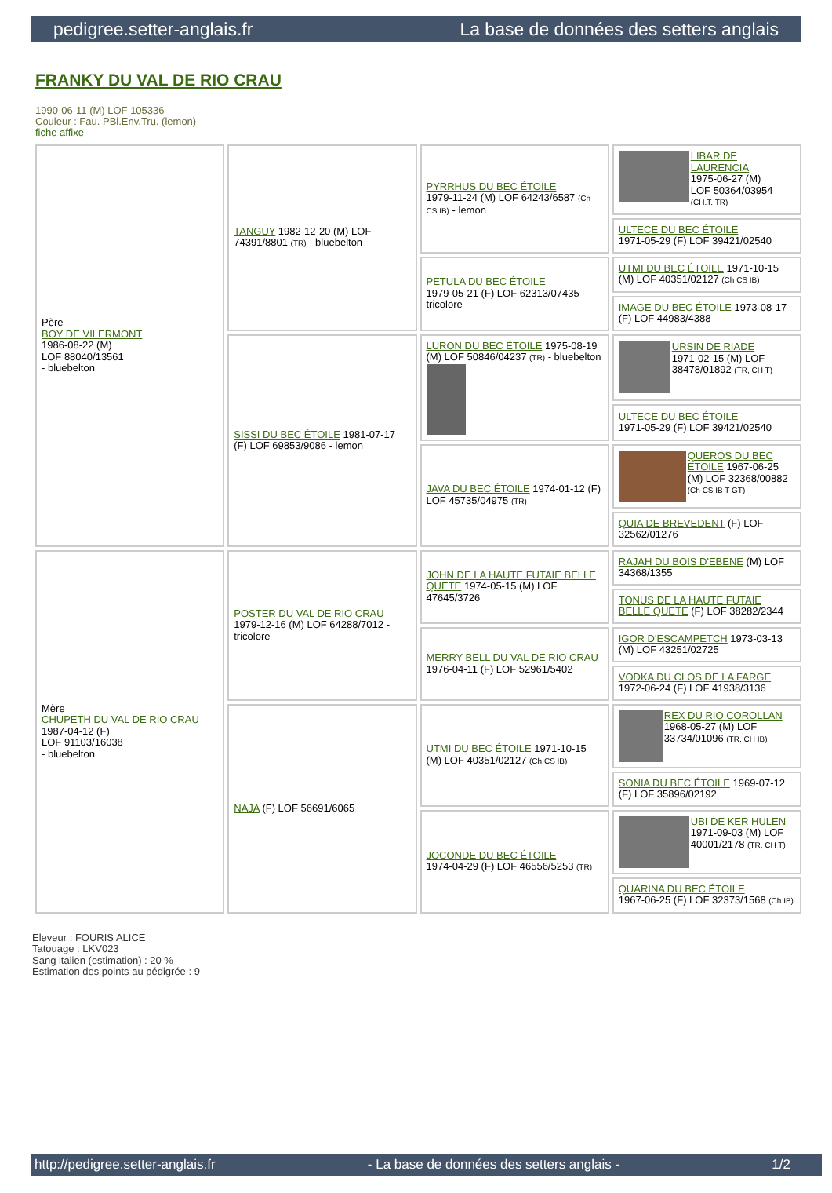pedigree.setter-anglais.fr La base de données des setters anglais
FRANKY DU VAL DE RIO CRAU
1990-06-11 (M) LOF 105336
Couleur : Fau. PBl.Env.Tru. (lemon)
fiche affixe
| Père BOY DE VILERMONT 1986-08-22 (M) LOF 88040/13561 - bluebelton | TANGUY 1982-12-20 (M) LOF 74391/8801 (TR) - bluebelton | PYRRHUS DU BEC ÉTOILE 1979-11-24 (M) LOF 64243/6587 (Ch CS IB) - lemon | LIBAR DE LAURENCIA 1975-06-27 (M) LOF 50364/03954 (CH.T. TR) |
| | | | ULTECE DU BEC ÉTOILE 1971-05-29 (F) LOF 39421/02540 |
| | | PETULA DU BEC ÉTOILE 1979-05-21 (F) LOF 62313/07435 - tricolore | UTMI DU BEC ÉTOILE 1971-10-15 (M) LOF 40351/02127 (Ch CS IB) |
| | | | IMAGE DU BEC ÉTOILE 1973-08-17 (F) LOF 44983/4388 |
| | SISSI DU BEC ÉTOILE 1981-07-17 (F) LOF 69853/9086 - lemon | LURON DU BEC ÉTOILE 1975-08-19 (M) LOF 50846/04237 (TR) - bluebelton | URSIN DE RIADE 1971-02-15 (M) LOF 38478/01892 (TR, CH T) |
| | | | ULTECE DU BEC ÉTOILE 1971-05-29 (F) LOF 39421/02540 |
| | | JAVA DU BEC ÉTOILE 1974-01-12 (F) LOF 45735/04975 (TR) | QUEROS DU BEC ÉTOILE 1967-06-25 (M) LOF 32368/00882 (Ch CS IB T GT) |
| | | | QUIA DE BREVEDENT (F) LOF 32562/01276 |
| Mère CHUPETH DU VAL DE RIO CRAU 1987-04-12 (F) LOF 91103/16038 - bluebelton | POSTER DU VAL DE RIO CRAU 1979-12-16 (M) LOF 64288/7012 - tricolore | JOHN DE LA HAUTE FUTAIE BELLE QUETE 1974-05-15 (M) LOF 47645/3726 | RAJAH DU BOIS D'EBENE (M) LOF 34368/1355 |
| | | | TONUS DE LA HAUTE FUTAIE BELLE QUETE (F) LOF 38282/2344 |
| | | MERRY BELL DU VAL DE RIO CRAU 1976-04-11 (F) LOF 52961/5402 | IGOR D'ESCAMPETCH 1973-03-13 (M) LOF 43251/02725 |
| | | | VODKA DU CLOS DE LA FARGE 1972-06-24 (F) LOF 41938/3136 |
| | NAJA (F) LOF 56691/6065 | UTMI DU BEC ÉTOILE 1971-10-15 (M) LOF 40351/02127 (Ch CS IB) | REX DU RIO COROLLAN 1968-05-27 (M) LOF 33734/01096 (TR, CH IB) |
| | | | SONIA DU BEC ÉTOILE 1969-07-12 (F) LOF 35896/02192 |
| | | JOCONDE DU BEC ÉTOILE 1974-04-29 (F) LOF 46556/5253 (TR) | UBI DE KER HULEN 1971-09-03 (M) LOF 40001/2178 (TR, CH T) |
| | | | QUARINA DU BEC ÉTOILE 1967-06-25 (F) LOF 32373/1568 (Ch IB) |
Eleveur : FOURIS ALICE
Tatouage : LKV023
Sang italien (estimation) : 20 %
Estimation des points au pédigrée : 9
http://pedigree.setter-anglais.fr - La base de données des setters anglais - 1/2